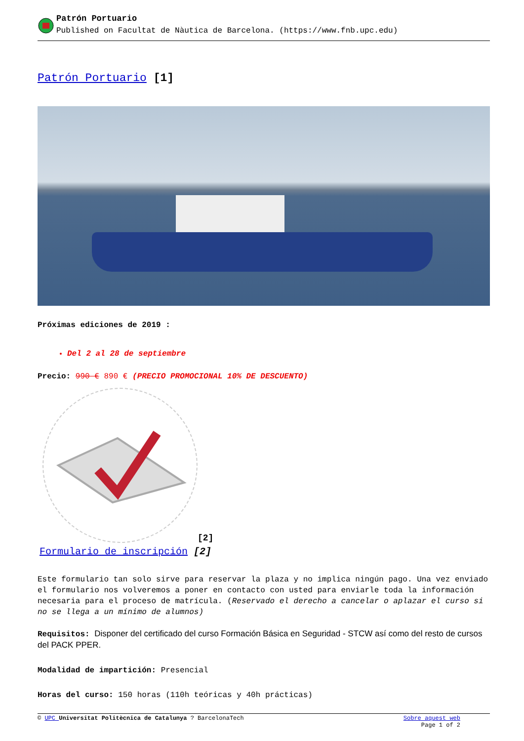Patrón Portuario
Published on Facultat de Nàutica de Barcelona. (https://www.fnb.upc.edu)
Patrón Portuario [1]
Próximas ediciones de 2019 :
Del 2 al 28 de septiembre
Precio: 990 € 890 € (PRECIO PROMOCIONAL 10% DE DESCUENTO)
[2]
Formulario de inscripción [2]
Este formulario tan solo sirve para reservar la plaza y no implica ningún pago. Una vez enviado el formulario nos volveremos a poner en contacto con usted para enviarle toda la información necesaria para el proceso de matrícula. (Reservado el derecho a cancelar o aplazar el curso si no se llega a un mínimo de alumnos)
Requisitos: Disponer del certificado del curso Formación Básica en Seguridad - STCW así como del resto de cursos del PACK PPER.
Modalidad de impartición: Presencial
Horas del curso: 150 horas (110h teóricas y 40h prácticas)
© UPC Universitat Politècnica de Catalunya ? BarcelonaTech Sobre aquest web
Page 1 of 2